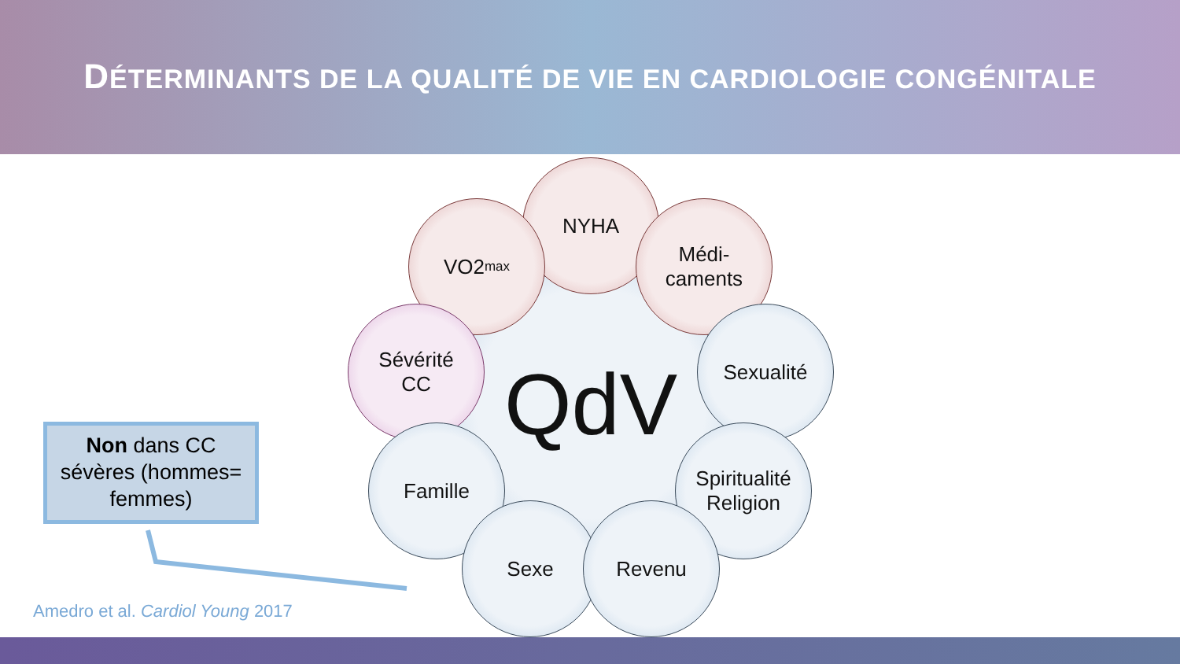DÉTERMINANTS DE LA QUALITÉ DE VIE EN CARDIOLOGIE CONGÉNITALE
QdV
NYHA
VO2<sub>max</sub>
Médi-
caments
Sévérité
CC
Sexualité
Famille
Spiritualité
Religion
Sexe Revenu
Non dans CC
sévères (hommes=
femmes)
Amedro et al. Cardiol Young 2017